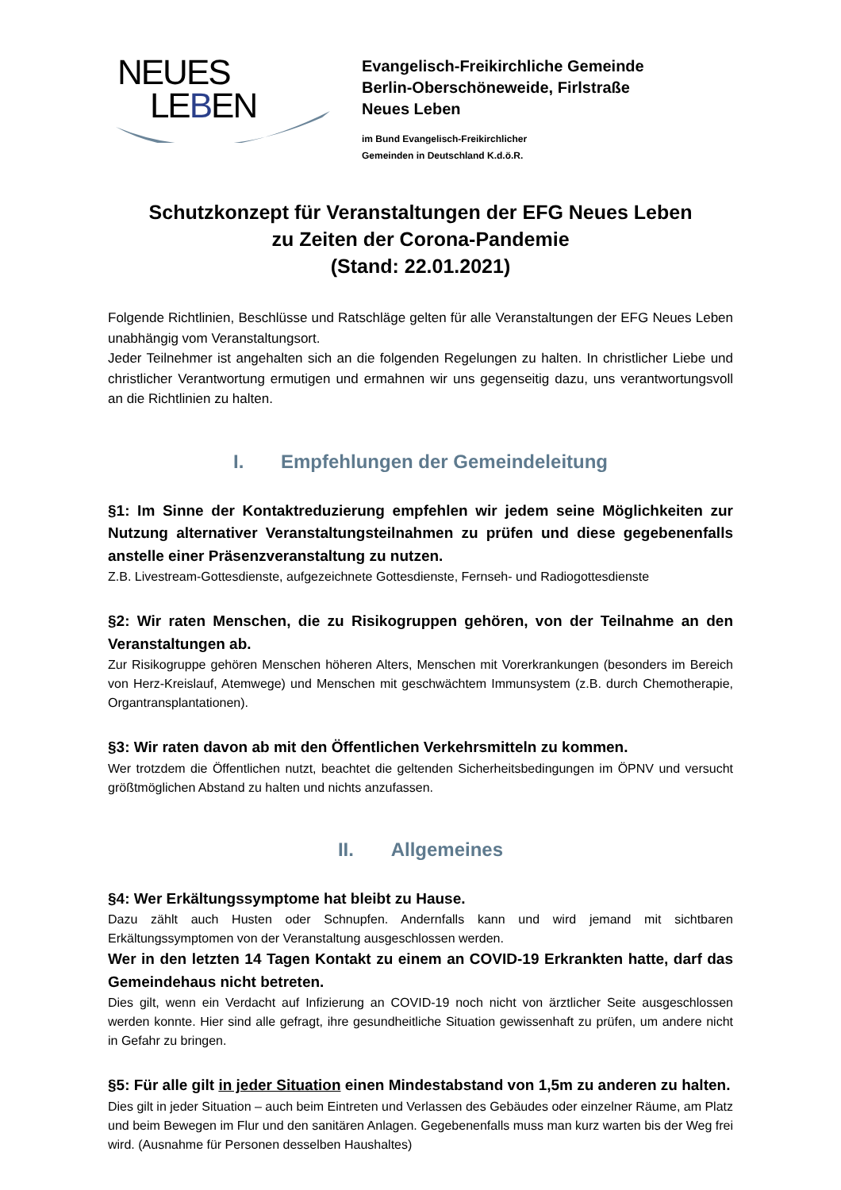NEUES
LEBEN
Evangelisch-Freikirchliche Gemeinde
Berlin-Oberschöneweide, Firlstraße
Neues Leben
im Bund Evangelisch-Freikirchlicher
Gemeinden in Deutschland K.d.ö.R.
Schutzkonzept für Veranstaltungen der EFG Neues Leben
zu Zeiten der Corona-Pandemie
(Stand: 22.01.2021)
Folgende Richtlinien, Beschlüsse und Ratschläge gelten für alle Veranstaltungen der EFG Neues Leben unabhängig vom Veranstaltungsort.
Jeder Teilnehmer ist angehalten sich an die folgenden Regelungen zu halten. In christlicher Liebe und christlicher Verantwortung ermutigen und ermahnen wir uns gegenseitig dazu, uns verantwortungsvoll an die Richtlinien zu halten.
I. Empfehlungen der Gemeindeleitung
§1: Im Sinne der Kontaktreduzierung empfehlen wir jedem seine Möglichkeiten zur Nutzung alternativer Veranstaltungsteilnahmen zu prüfen und diese gegebenenfalls anstelle einer Präsenzveranstaltung zu nutzen.
Z.B. Livestream-Gottesdienste, aufgezeichnete Gottesdienste, Fernseh- und Radiogottesdienste
§2: Wir raten Menschen, die zu Risikogruppen gehören, von der Teilnahme an den Veranstaltungen ab.
Zur Risikogruppe gehören Menschen höheren Alters, Menschen mit Vorerkrankungen (besonders im Bereich von Herz-Kreislauf, Atemwege) und Menschen mit geschwächtem Immunsystem (z.B. durch Chemotherapie, Organtransplantationen).
§3: Wir raten davon ab mit den Öffentlichen Verkehrsmitteln zu kommen.
Wer trotzdem die Öffentlichen nutzt, beachtet die geltenden Sicherheitsbedingungen im ÖPNV und versucht größtmöglichen Abstand zu halten und nichts anzufassen.
II. Allgemeines
§4: Wer Erkältungssymptome hat bleibt zu Hause.
Dazu zählt auch Husten oder Schnupfen. Andernfalls kann und wird jemand mit sichtbaren Erkältungssymptomen von der Veranstaltung ausgeschlossen werden.
Wer in den letzten 14 Tagen Kontakt zu einem an COVID-19 Erkrankten hatte, darf das Gemeindehaus nicht betreten.
Dies gilt, wenn ein Verdacht auf Infizierung an COVID-19 noch nicht von ärztlicher Seite ausgeschlossen werden konnte. Hier sind alle gefragt, ihre gesundheitliche Situation gewissenhaft zu prüfen, um andere nicht in Gefahr zu bringen.
§5: Für alle gilt in jeder Situation einen Mindestabstand von 1,5m zu anderen zu halten.
Dies gilt in jeder Situation – auch beim Eintreten und Verlassen des Gebäudes oder einzelner Räume, am Platz und beim Bewegen im Flur und den sanitären Anlagen. Gegebenenfalls muss man kurz warten bis der Weg frei wird. (Ausnahme für Personen desselben Haushaltes)